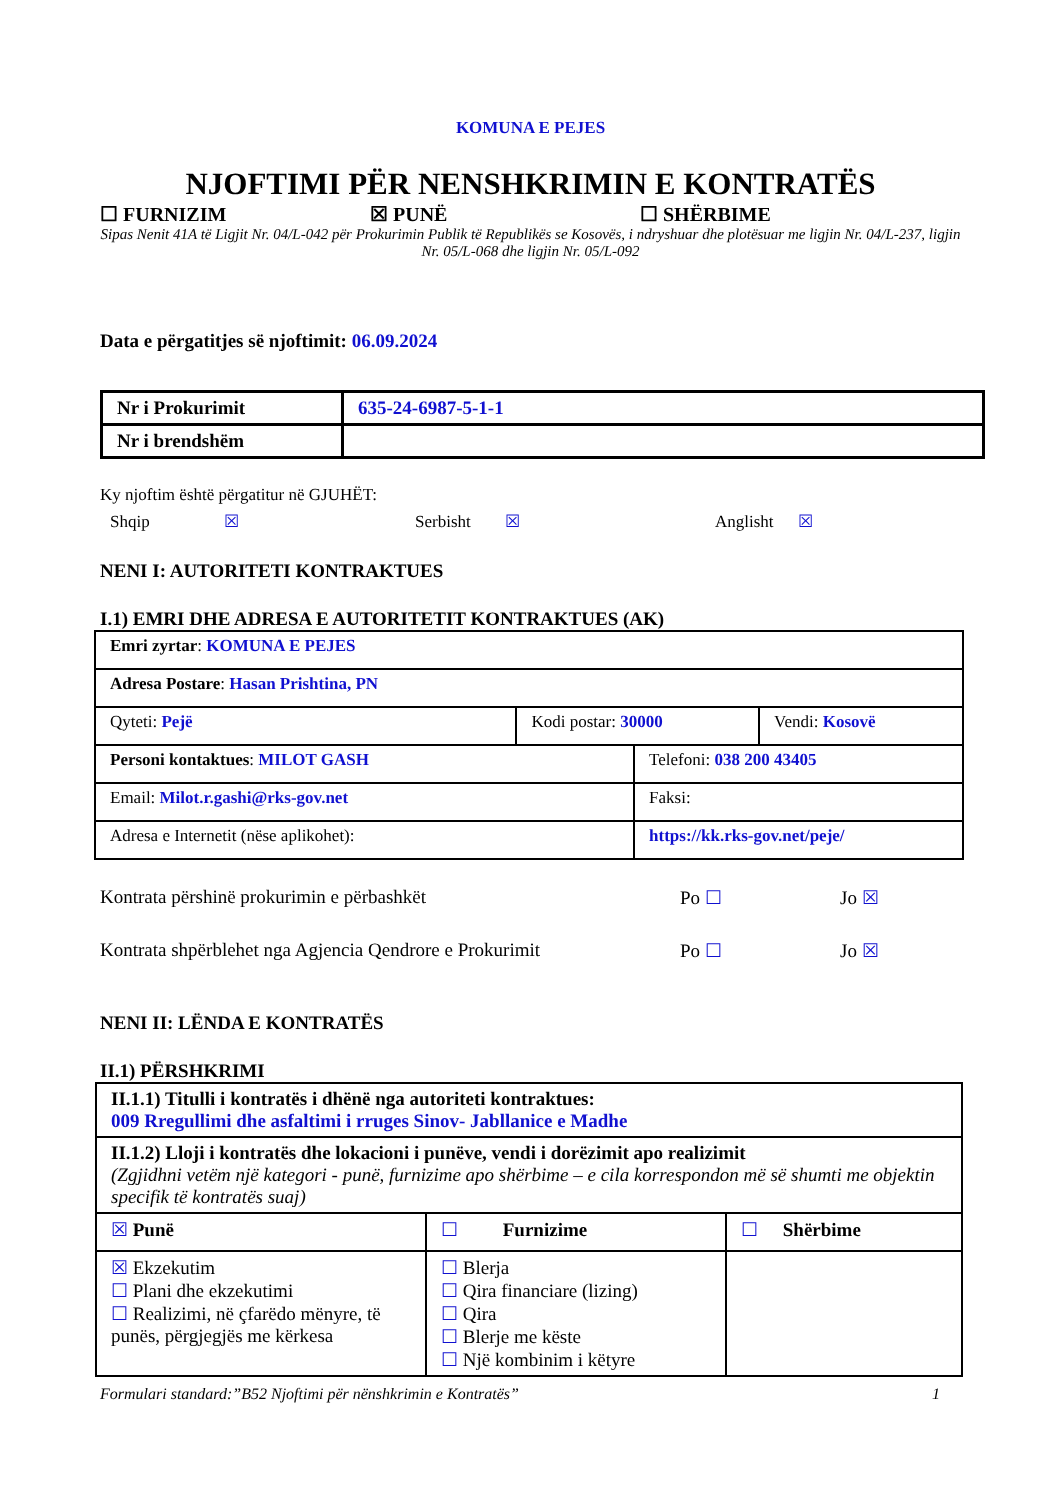KOMUNA E PEJES
NJOFTIMI PËR NENSHKRIMIN E KONTRATËS
☐ FURNIZIM ☒ PUNË ☐ SHËRBIME
Sipas Nenit 41A të Ligjit Nr. 04/L-042 për Prokurimin Publik të Republikës se Kosovës, i ndryshuar dhe plotësuar me ligjin Nr. 04/L-237, ligjin Nr. 05/L-068 dhe ligjin Nr. 05/L-092
Data e përgatitjes së njoftimit: 06.09.2024
| Nr i Prokurimit | 635-24-6987-5-1-1 |
| Nr i brendshëm | |
Ky njoftim është përgatitur në GJUHËT:
Shqip ☒ Serbisht ☒ Anglisht ☒
NENI I: AUTORITETI KONTRAKTUES
I.1) EMRI DHE ADRESA E AUTORITETIT KONTRAKTUES (AK)
| Emri zyrtar : KOMUNA E PEJES | | | |
| Adresa Postare : Hasan Prishtina, PN | | | |
| Qyteti: Pejë | Kodi postar: 30000 | | Vendi: Kosovë |
| Personi kontaktues : MILOT GASH | | Telefoni: 038 200 43405 | |
| Email: Milot.r.gashi@rks-gov.net | | Faksi: | |
| Adresa e Internetit (nëse aplikohet): | | https://kk.rks-gov.net/peje/ | |
Kontrata përshinë prokurimin e përbashkët Po ☐ Jo ☒
Kontrata shpërblehet nga Agjencia Qendrore e Prokurimit Po ☐ Jo ☒
NENI II: LËNDA E KONTRATËS
II.1) PËRSHKRIMI
| II.1.1) Titulli i kontratës i dhënë nga autoriteti kontraktues: 009 Rregullimi dhe asfaltimi i rruges Sinov- Jabllanice e Madhe | | |
| II.1.2) Lloji i kontratës dhe lokacioni i punëve, vendi i dorëzimit apo realizimit (Zgjidhni vetëm një kategori - punë, furnizime apo shërbime – e cila korrespondon më së shumti me objektin specifik të kontratës suaj) | | |
| ☒ Punë | ☐ Furnizime | ☐ Shërbime |
| ☒ Ekzekutim ☐ Plani dhe ekzekutimi ☐ Realizimi, në çfarëdo mënyre, të punës, përgjegjës me kërkesa | ☐ Blerja ☐ Qira financiare (lizing) ☐ Qira ☐ Blerje me këste ☐ Një kombinim i këtyre | |
Formulari standard:”B52 Njoftimi për nënshkrimin e Kontratës” 1